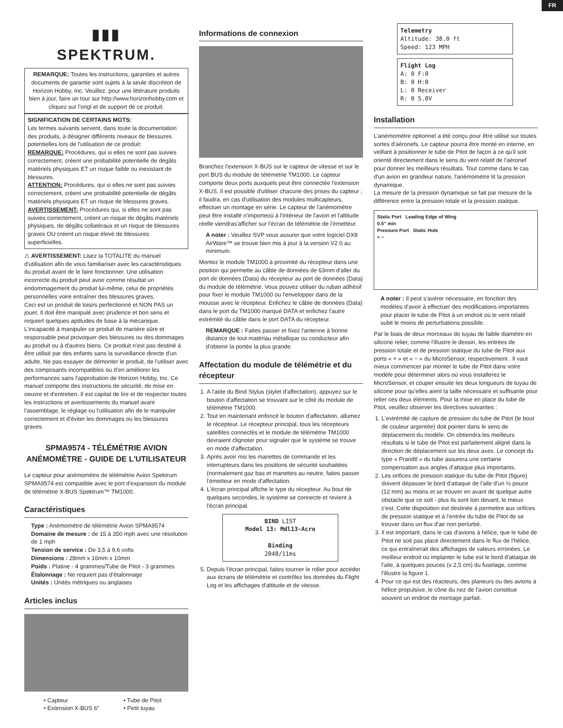FR
▮▮▮
SPEKTRUM.
REMARQUE: Toutes les instructions, garanties et autres documents de garantie sont sujets à la seule discrétion de Horizon Hobby, Inc. Veuillez, pour une littérature produits bien à jour, faire un tour sur http://www.horizonhobby.com et cliquez sur l'ongl et de support de ce produit.
SIGNIFICATION DE CERTAINS MOTS:
Les termes suivants servent, dans toute la documentation des produits, à désigner différents niveaux de blessures potentielles lors de l'utilisation de ce produit:
REMARQUE: Procédures, qui si elles ne sont pas suivies correctement, créent une probabilité potentielle de dégâts matériels physiques ET un risque faible ou inexistant de blessures.
ATTENTION: Procédures, qui si elles ne sont pas suivies correctement, créent une probabilité potentielle de dégâts matériels physiques ET un risque de blessures graves.
AVERTISSEMENT: Procédures qui, si elles ne sont pas suivies correctement, créent un risque de dégâts matériels physiques, de dégâts collatéraux et un risque de blessures graves OU créent un risque élevé de blessures superficielles.
⚠ AVERTISSEMENT: Lisez la TOTALITE du manuel d'utilisation afin de vous familiariser avec les caractéristiques du produit avant de le faire fonctionner. Une utilisation incorrecte du produit peut avoir comme résultat un endommagement du produit lui-même, celui de propriétés personnelles voire entraîner des blessures graves.
Ceci est un produit de loisirs perfectionné et NON PAS un jouet. Il doit être manipulé avec prudence et bon sens et requiert quelques aptitudes de base à la mécanique. L'incapacité à manipuler ce produit de manière sûre et responsable peut provoquer des blessures ou des dommages au produit ou à d'autres biens. Ce produit n'est pas destiné à être utilisé par des enfants sans la surveillance directe d'un adulte. Ne pas essayer de démonter le produit, de l'utiliser avec des composants incompatibles ou d'en améliorer les performances sans l'approbation de Horizon Hobby, Inc. Ce manuel comporte des instructions de sécurité, de mise en oeuvre et d'entretien. Il est capital de lire et de respecter toutes les instructions et avertissements du manuel avant l'assemblage, le réglage ou l'utilisation afin de le manipuler correctement et d'éviter les dommages ou les blessures graves.
SPMA9574 - TÉLÉMÉTRIE AVION ANÉMOMÈTRE - GUIDE DE L'UTILISATEUR
Le capteur pour anémomètre de télémétrie Avion Spektrum SPMA9574 est compatible avec le port d'expansion du module de télémétrie X-BUS Spektrum™ TM1000.
Caractéristiques
Type : Anémomètre de télémétrie Avion SPMA9574
Domaine de mesure : de 15 à 350 mph avec une résolution de 1 mph
Tension de service : De 3,5 à 9,6 volts
Dimensions : 28mm x 16mm x 10mm
Poids : Platine - 4 grammes/Tube de Pitot - 3 grammes
Étalonnage : Ne requiert pas d'étalonnage
Unités : Unités métriques ou anglaises
Articles inclus
• Capteur
• Extension X-BUS 6"
• Tube de Pitot
• Petit tuyau
Informations de connexion
Branchez l'extension X-BUS sur le capteur de vitesse et sur le port BUS du module de télémétrie TM1000. Le capteur comporte deux ports auxquels peut être connectée l'extension X-BUS. Il est possible d'utiliser chacune des prises du capteur ; il faudra, en cas d'utilisation des modules multicapteurs, effectuer un montage en série. Le capteur de l'anémomètre peut être installé n'importeoù à l'intérieur de l'avion et l'altitude réelle viendras'afficher sur l'écran de télémétrie de l'émetteur.
A noter : Veuillez SVP vous assurer que votre logiciel DX8 AirWare™ se trouve bien mis à jour à la version V2.0 au minimum.
Montez le module TM1000 à proximité du récepteur dans une position qui permette au câble de données de 63mm d'aller du port de données (Data) du récepteur au port de données (Data) du module de télémétrie. Vous pouvez utiliser du ruban adhésif pour fixer le module TM1000 ou l'envelopper dans de la mousse avec le récepteur. Enfichez le câble de données (Data) dans le port du TM1000 marqué DATA et enfichez l'autre extrémité du câble dans le port DATA du récepteur.
REMARQUE : Faites passer et fixez l'antenne à bonne distance de tout matériau métallique ou conducteur afin d'obtenir la portée la plus grande.
Affectation du module de télémétrie et du récepteur
1. A l'aide du Bind Stylus (stylet d'affectation), appuyez sur le bouton d'affectation se trouvant sur le côté du module de télémétrie TM1000.
2. Tout en maintenant enfoncé le bouton d'affectation, allumez le récepteur. Le récepteur principal, tous les récepteurs satellites connectés et le module de télémétrie TM1000 devraient clignoter pour signaler que le système se trouve en mode d'affectation.
3. Après avoir mis les manettes de commande et les interrupteurs dans les positions de sécurité souhaitées (normalement gaz bas et manettes au neutre, faites passer l'émetteur en mode d'affectation.
4. L'écran principal affiche le type du récepteur. Au bout de quelques secondes, le système se connecte et revient à l'écran principal.
BIND LIST
Model 13: Mdl13-Acro
Binding
2048/11ms
5. Depuis l'écran principal, faites tourner le roller pour accéder aux écrans de télémétrie et contrôlez les données du Flight Log et les affichages d'altitude et de vitesse.
Telemetry
Altitude: 38.0 ft
Speed: 123 MPH
Flight Log
A: 0 F:0
B: 0 H:0
L: 0 Receiver
R: 0 5.0V
Installation
L'anémomètre optionnel a été conçu pour être utilisé sur toutes sortes d'aéronefs. Le capteur pourra être monté en interne, en veillant à positionner le tube de Pitot de façon à ce qu'il soit orienté directement dans le sens du vent relatif de l'aéronef pour donner les meilleurs résultats. Tout comme dans le cas d'un avion en grandeur nature, l'anémomètre lit la pression dynamique.
La mesure de la pression dynamique se fait par mesure de la différence entre la pression totale et la pression statique.
Static Port Leading Edge of Wing
0.5" min
Pressure Port Static Hole
+ −
A noter : Il peut s'avérer nécessaire, en fonction des modèles d'avoir à effectuer des modifications importantes pour placer le tube de Pitot à un endroit où le vent relatif subit le moins de perturbations possible.
Par le biais de deux morceaux de tuyau de faible diamètre en silicone relier, comme l'illustre le dessin, les entrées de pression totale et de pression statique du tube de Pitot aux ports « + » et « − » du MicroSensor, respectivement . Il vaut mieux commencer par monter le tube de Pitot dans votre modèle pour déterminer alors où vous installerez le MicroSensor, et couper ensuite les deux longueurs de tuyau de silicone pour qu'elles aient la taille nécessaire et suffisante pour relier ces deux éléments. Pour la mise en place du tube de Pitot, veuillez observer les directives suivantes :
1. L'extrémité de capture de pression du tube de Pitot (le bout de couleur argentée) doit pointer dans le sens de déplacement du modèle. On obtiendra les meilleurs résultats si le tube de Pitot est parfaitement aligné dans la direction de déplacement sur les deux axes. Le concept du type « Prandtl » du tube assurera une certaine compensation aux angles d'attaque plus importants.
2. Les orifices de pression statique du tube de Pitot (figure) doivent dépasser le bord d'attaque de l'aile d'un ½ pouce (12 mm) au moins et se trouver en avant de quelque autre obstacle que ce soit - plus ils sont loin devant, le mieux c'est. Cette disposition est destinée à permettre aux orifices de pression statique et à l'entrée du tube de Pitot de se trouver dans un flux d'air non perturbé.
3. Il est important, dans le cas d'avions à hélice, que le tube de Pitot ne soit pas placé directement dans le flux de l'hélice, ce qui entraînerait des affichages de valeurs erronées. Le meilleur endroit où implanter le tube est le bord d'attaque de l'aile, à quelques pouces (x 2,5 cm) du fuselage, comme l'illustre la figure 1.
4. Pour ce qui est des réacteurs, des planeurs ou des avions à hélice propulsive, le cône du nez de l'avion constitue souvent un endroit de montage parfait.